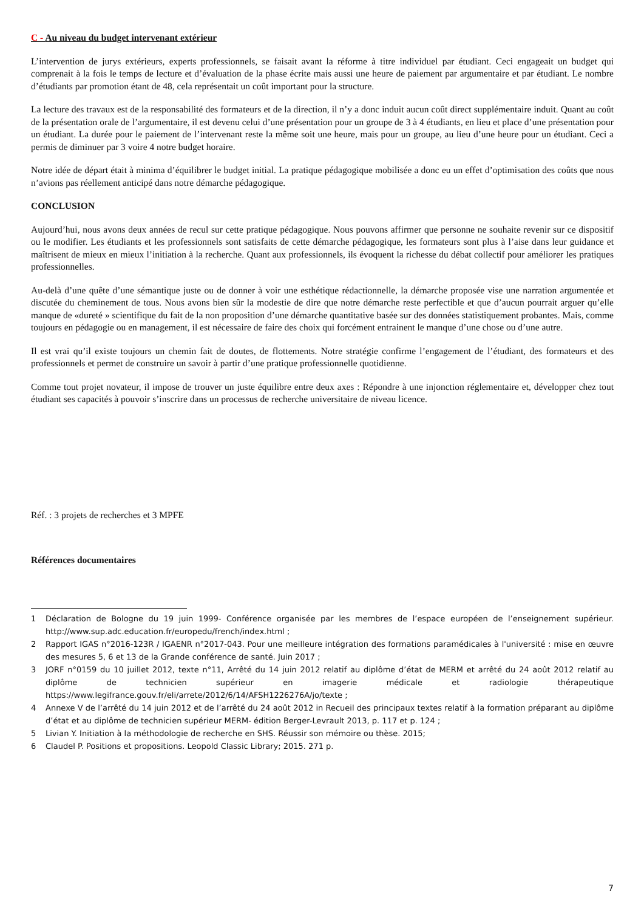C - Au niveau du budget intervenant extérieur
L’intervention de jurys extérieurs, experts professionnels, se faisait avant la réforme à titre individuel par étudiant. Ceci engageait un budget qui comprenait à la fois le temps de lecture et d’évaluation de la phase écrite mais aussi une heure de paiement par argumentaire et par étudiant. Le nombre d’étudiants par promotion étant de 48, cela représentait un coût important pour la structure.
La lecture des travaux est de la responsabilité des formateurs et de la direction, il n’y a donc induit aucun coût direct supplémentaire induit. Quant au coût de la présentation orale de l’argumentaire, il est devenu celui d’une présentation pour un groupe de 3 à 4 étudiants, en lieu et place d’une présentation pour un étudiant. La durée pour le paiement de l’intervenant reste la même soit une heure, mais pour un groupe, au lieu d’une heure pour un étudiant. Ceci a permis de diminuer par 3 voire 4 notre budget horaire.
Notre idée de départ était à minima d’équilibrer le budget initial. La pratique pédagogique mobilisée a donc eu un effet d’optimisation des coûts que nous n’avions pas réellement anticipé dans notre démarche pédagogique.
CONCLUSION
Aujourd’hui, nous avons deux années de recul sur cette pratique pédagogique. Nous pouvons affirmer que personne ne souhaite revenir sur ce dispositif ou le modifier. Les étudiants et les professionnels sont satisfaits de cette démarche pédagogique, les formateurs sont plus à l’aise dans leur guidance et maîtrisent de mieux en mieux l’initiation à la recherche. Quant aux professionnels, ils évoquent la richesse du débat collectif pour améliorer les pratiques professionnelles.
Au-delà d’une quête d’une sémantique juste ou de donner à voir une esthétique rédactionnelle, la démarche proposée vise une narration argumentée et discutée du cheminement de tous. Nous avons bien sûr la modestie de dire que notre démarche reste perfectible et que d’aucun pourrait arguer qu’elle manque de «dureté » scientifique du fait de la non proposition d’une démarche quantitative basée sur des données statistiquement probantes. Mais, comme toujours en pédagogie ou en management, il est nécessaire de faire des choix qui forcément entrainent le manque d’une chose ou d’une autre.
Il est vrai qu’il existe toujours un chemin fait de doutes, de flottements. Notre stratégie confirme l’engagement de l’étudiant, des formateurs et des professionnels et permet de construire un savoir à partir d’une pratique professionnelle quotidienne.
Comme tout projet novateur, il impose de trouver un juste équilibre entre deux axes : Répondre à une injonction réglementaire et, développer chez tout étudiant ses capacités à pouvoir s’inscrire dans un processus de recherche universitaire de niveau licence.
Réf. : 3 projets de recherches et 3 MPFE
Références documentaires
1 Déclaration de Bologne du 19 juin 1999- Conférence organisée par les membres de l’espace européen de l’enseignement supérieur. http://www.sup.adc.education.fr/europedu/french/index.html ;
2 Rapport IGAS n°2016-123R / IGAENR n°2017-043. Pour une meilleure intégration des formations paramédicales à l'université : mise en œuvre des mesures 5, 6 et 13 de la Grande conférence de santé. Juin 2017 ;
3 JORF n°0159 du 10 juillet 2012, texte n°11, Arrêté du 14 juin 2012 relatif au diplôme d’état de MERM et arrêté du 24 août 2012 relatif au diplôme de technicien supérieur en imagerie médicale et radiologie thérapeutique https://www.legifrance.gouv.fr/eli/arrete/2012/6/14/AFSH1226276A/jo/texte ;
4 Annexe V de l’arrêté du 14 juin 2012 et de l’arrêté du 24 août 2012 in Recueil des principaux textes relatif à la formation préparant au diplôme d’état et au diplôme de technicien supérieur MERM- édition Berger-Levrault 2013, p. 117 et p. 124 ;
5 Livian Y. Initiation à la méthodologie de recherche en SHS. Réussir son mémoire ou thèse. 2015;
6 Claudel P. Positions et propositions. Leopold Classic Library; 2015. 271 p.
7